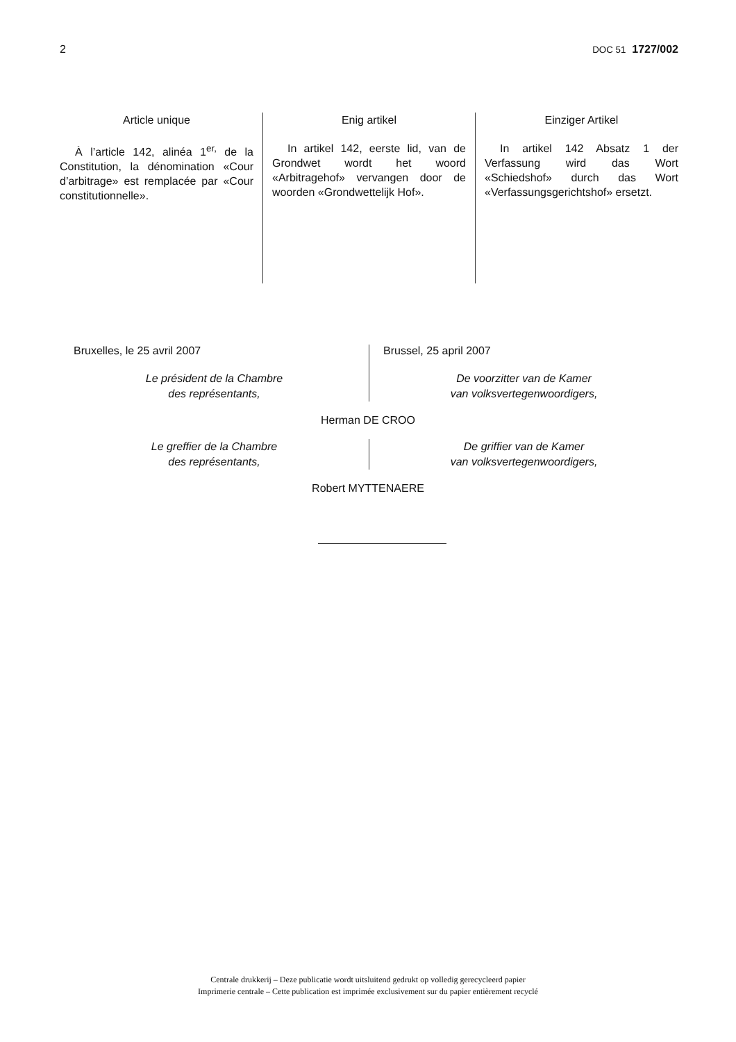2 DOC 51 1727/002
Article unique
À l’article 142, alinéa 1<sup>er,</sup> de la Constitution, la dénomination «Cour d’arbitrage» est remplacée par «Cour constitutionnelle».
Enig artikel
In artikel 142, eerste lid, van de Grondwet wordt het woord «Arbitragehof» vervangen door de woorden «Grondwettelijk Hof».
Einziger Artikel
In artikel 142 Absatz 1 der Verfassung wird das Wort «Schiedshof» durch das Wort «Verfassungsgerichtshof» ersetzt.
Bruxelles, le 25 avril 2007
Le président de la Chambre
des représentants,
Brussel, 25 april 2007
De voorzitter van de Kamer
van volksvertegenwoordigers,
Herman DE CROO
Le greffier de la Chambre
des représentants,
De griffier van de Kamer
van volksvertegenwoordigers,
Robert MYTTENAERE
Centrale drukkerij – Deze publicatie wordt uitsluitend gedrukt op volledig gerecycleerd papier
Imprimerie centrale – Cette publication est imprimée exclusivement sur du papier entièrement recyclé